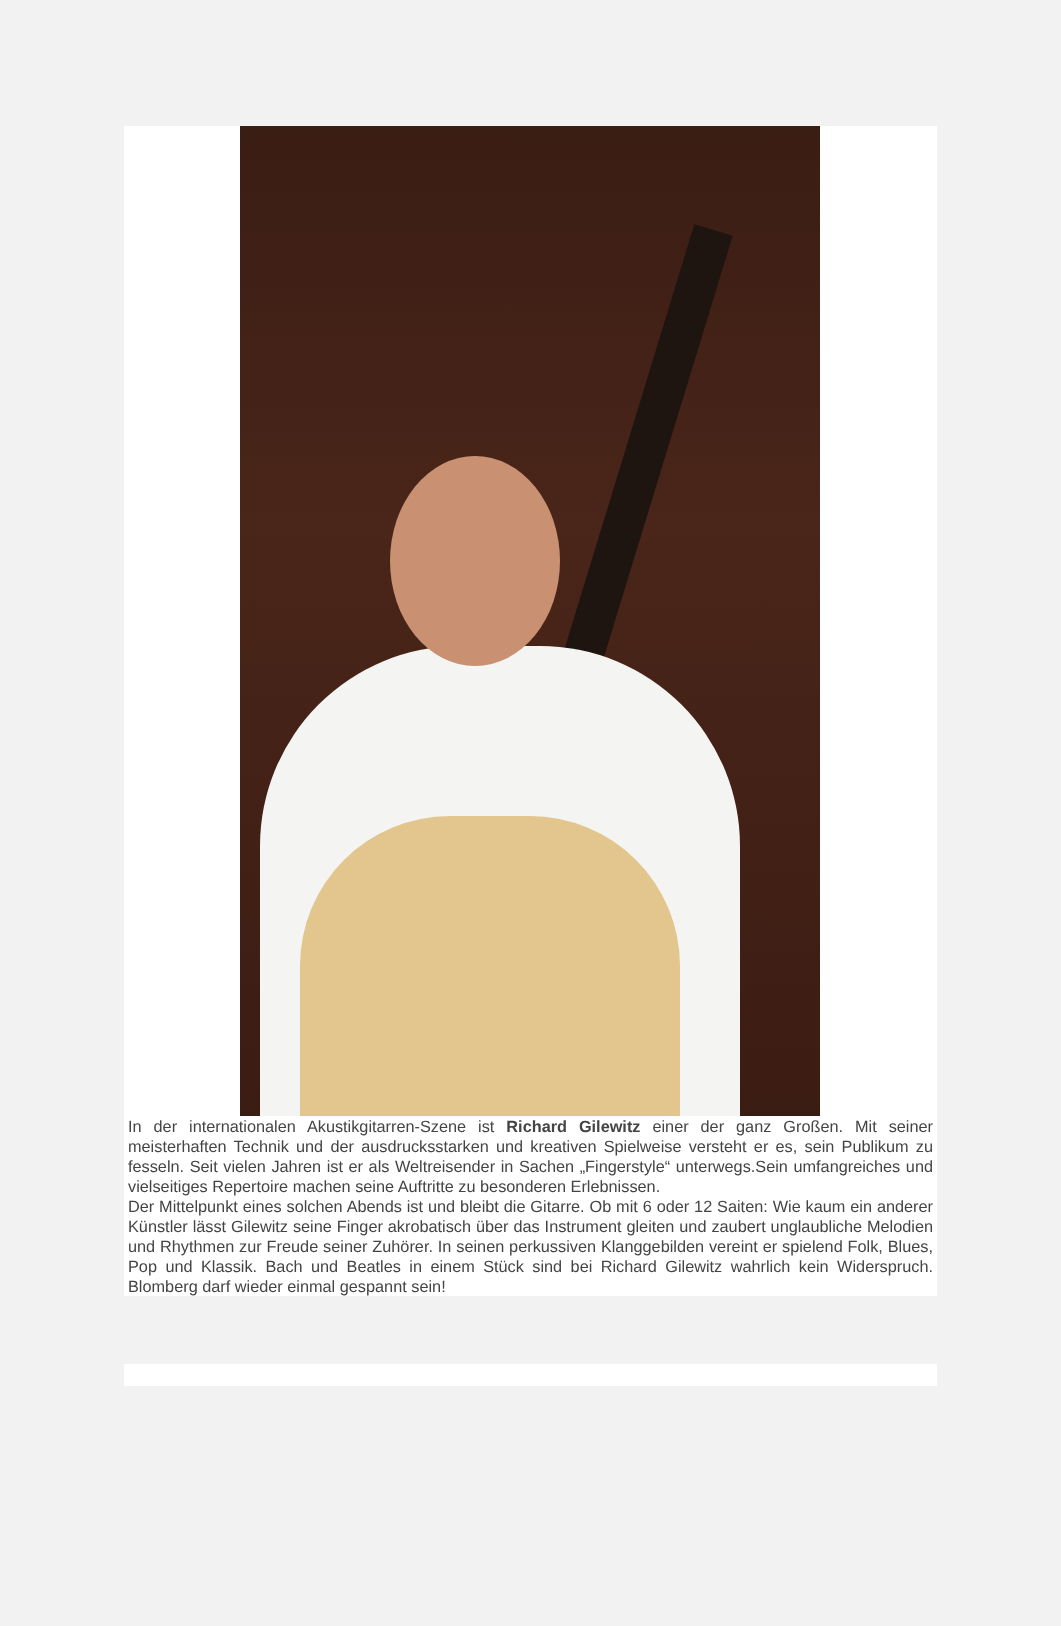In der internationalen Akustikgitarren-Szene ist Richard Gilewitz einer der ganz Großen. Mit seiner meisterhaften Technik und der ausdrucksstarken und kreativen Spielweise versteht er es, sein Publikum zu fesseln. Seit vielen Jahren ist er als Weltreisender in Sachen „Fingerstyle“ unterwegs.Sein umfangreiches und vielseitiges Repertoire machen seine Auftritte zu besonderen Erlebnissen.
Der Mittelpunkt eines solchen Abends ist und bleibt die Gitarre. Ob mit 6 oder 12 Saiten: Wie kaum ein anderer Künstler lässt Gilewitz seine Finger akrobatisch über das Instrument gleiten und zaubert unglaubliche Melodien und Rhythmen zur Freude seiner Zuhörer. In seinen perkussiven Klanggebilden vereint er spielend Folk, Blues, Pop und Klassik. Bach und Beatles in einem Stück sind bei Richard Gilewitz wahrlich kein Widerspruch. Blomberg darf wieder einmal gespannt sein!